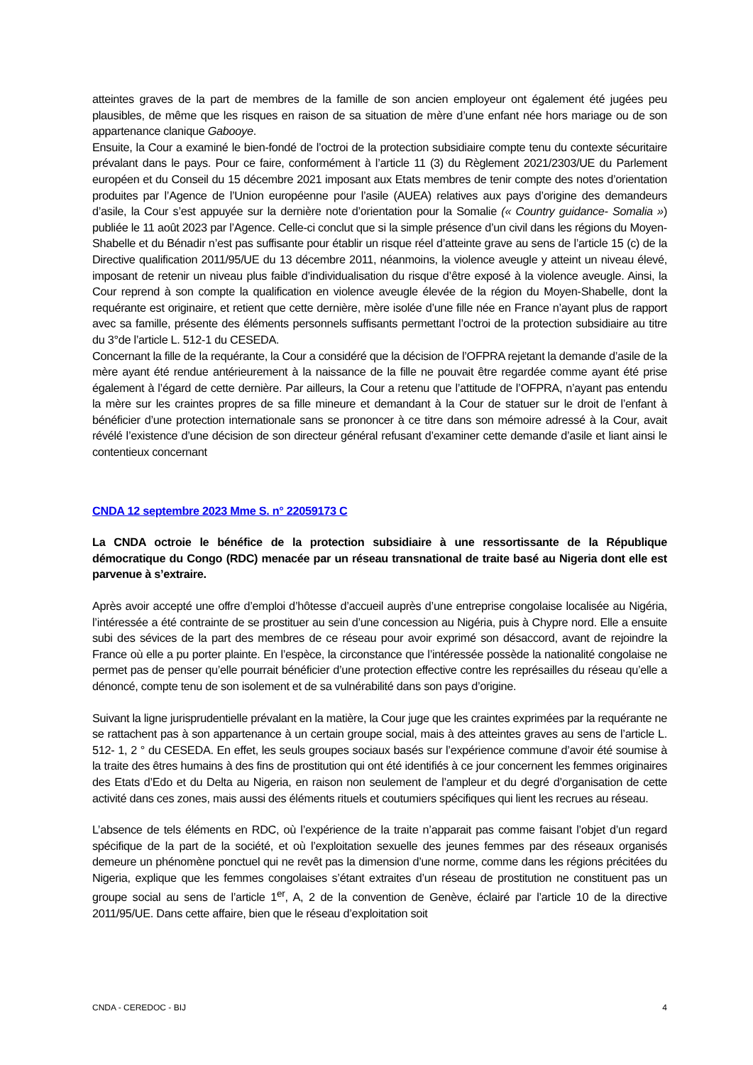atteintes graves de la part de membres de la famille de son ancien employeur ont également été jugées peu plausibles, de même que les risques en raison de sa situation de mère d’une enfant née hors mariage ou de son appartenance clanique Gabooye.
Ensuite, la Cour a examiné le bien-fondé de l’octroi de la protection subsidiaire compte tenu du contexte sécuritaire prévalant dans le pays. Pour ce faire, conformément à l’article 11 (3) du Règlement 2021/2303/UE du Parlement européen et du Conseil du 15 décembre 2021 imposant aux Etats membres de tenir compte des notes d’orientation produites par l’Agence de l’Union européenne pour l’asile (AUEA) relatives aux pays d’origine des demandeurs d’asile, la Cour s’est appuyée sur la dernière note d’orientation pour la Somalie (« Country guidance- Somalia ») publiée le 11 août 2023 par l’Agence. Celle-ci conclut que si la simple présence d’un civil dans les régions du Moyen-Shabelle et du Bénadir n’est pas suffisante pour établir un risque réel d’atteinte grave au sens de l’article 15 (c) de la Directive qualification 2011/95/UE du 13 décembre 2011, néanmoins, la violence aveugle y atteint un niveau élevé, imposant de retenir un niveau plus faible d’individualisation du risque d’être exposé à la violence aveugle. Ainsi, la Cour reprend à son compte la qualification en violence aveugle élevée de la région du Moyen-Shabelle, dont la requérante est originaire, et retient que cette dernière, mère isolée d’une fille née en France n’ayant plus de rapport avec sa famille, présente des éléments personnels suffisants permettant l’octroi de la protection subsidiaire au titre du 3°de l’article L. 512-1 du CESEDA.
Concernant la fille de la requérante, la Cour a considéré que la décision de l’OFPRA rejetant la demande d’asile de la mère ayant été rendue antérieurement à la naissance de la fille ne pouvait être regardée comme ayant été prise également à l’égard de cette dernière. Par ailleurs, la Cour a retenu que l’attitude de l’OFPRA, n’ayant pas entendu la mère sur les craintes propres de sa fille mineure et demandant à la Cour de statuer sur le droit de l’enfant à bénéficier d’une protection internationale sans se prononcer à ce titre dans son mémoire adressé à la Cour, avait révélé l’existence d’une décision de son directeur général refusant d’examiner cette demande d’asile et liant ainsi le contentieux concernant
CNDA 12 septembre 2023 Mme S. n° 22059173 C
La CNDA octroie le bénéfice de la protection subsidiaire à une ressortissante de la République démocratique du Congo (RDC) menacée par un réseau transnational de traite basé au Nigeria dont elle est parvenue à s’extraire.
Après avoir accepté une offre d’emploi d’hôtesse d’accueil auprès d’une entreprise congolaise localisée au Nigéria, l’intéressée a été contrainte de se prostituer au sein d’une concession au Nigéria, puis à Chypre nord. Elle a ensuite subi des sévices de la part des membres de ce réseau pour avoir exprimé son désaccord, avant de rejoindre la France où elle a pu porter plainte. En l’espèce, la circonstance que l’intéressée possède la nationalité congolaise ne permet pas de penser qu’elle pourrait bénéficier d’une protection effective contre les représailles du réseau qu’elle a dénoncé, compte tenu de son isolement et de sa vulnérabilité dans son pays d’origine.
Suivant la ligne jurisprudentielle prévalant en la matière, la Cour juge que les craintes exprimées par la requérante ne se rattachent pas à son appartenance à un certain groupe social, mais à des atteintes graves au sens de l’article L. 512- 1, 2 ° du CESEDA. En effet, les seuls groupes sociaux basés sur l’expérience commune d’avoir été soumise à la traite des êtres humains à des fins de prostitution qui ont été identifiés à ce jour concernent les femmes originaires des Etats d’Edo et du Delta au Nigeria, en raison non seulement de l’ampleur et du degré d’organisation de cette activité dans ces zones, mais aussi des éléments rituels et coutumiers spécifiques qui lient les recrues au réseau.
L’absence de tels éléments en RDC, où l’expérience de la traite n’apparait pas comme faisant l’objet d’un regard spécifique de la part de la société, et où l’exploitation sexuelle des jeunes femmes par des réseaux organisés demeure un phénomène ponctuel qui ne revêt pas la dimension d’une norme, comme dans les régions précitées du Nigeria, explique que les femmes congolaises s’étant extraites d’un réseau de prostitution ne constituent pas un groupe social au sens de l’article 1<sup>er</sup>, A, 2 de la convention de Genève, éclairé par l’article 10 de la directive 2011/95/UE. Dans cette affaire, bien que le réseau d’exploitation soit
CNDA - CEREDOC - BIJ 4